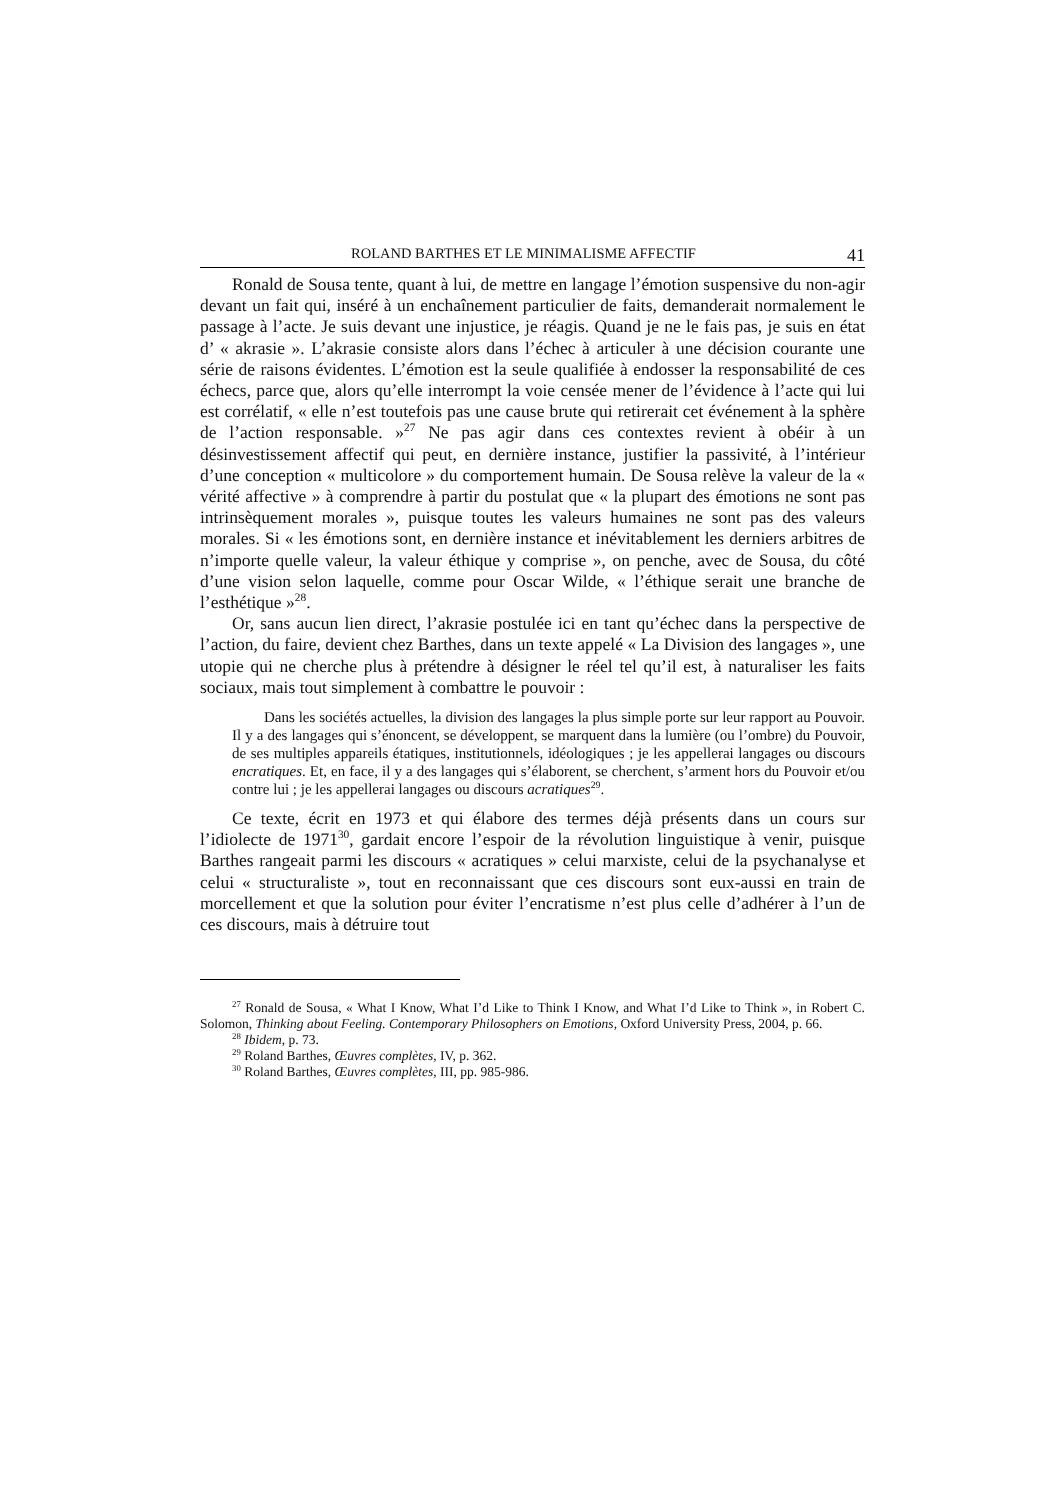ROLAND BARTHES ET LE MINIMALISME AFFECTIF 41
Ronald de Sousa tente, quant à lui, de mettre en langage l’émotion suspensive du non-agir devant un fait qui, inséré à un enchaînement particulier de faits, demanderait normalement le passage à l’acte. Je suis devant une injustice, je réagis. Quand je ne le fais pas, je suis en état d’ « akrasie ». L’akrasie consiste alors dans l’échec à articuler à une décision courante une série de raisons évidentes. L’émotion est la seule qualifiée à endosser la responsabilité de ces échecs, parce que, alors qu’elle interrompt la voie censée mener de l’évidence à l’acte qui lui est corrélatif, « elle n’est toutefois pas une cause brute qui retirerait cet événement à la sphère de l’action responsable. »<sup>27</sup> Ne pas agir dans ces contextes revient à obéir à un désinvestissement affectif qui peut, en dernière instance, justifier la passivité, à l’intérieur d’une conception « multicolore » du comportement humain. De Sousa relève la valeur de la « vérité affective » à comprendre à partir du postulat que « la plupart des émotions ne sont pas intrinsèquement morales », puisque toutes les valeurs humaines ne sont pas des valeurs morales. Si « les émotions sont, en dernière instance et inévitablement les derniers arbitres de n’importe quelle valeur, la valeur éthique y comprise », on penche, avec de Sousa, du côté d’une vision selon laquelle, comme pour Oscar Wilde, « l’éthique serait une branche de l’esthétique »<sup>28</sup>.
Or, sans aucun lien direct, l’akrasie postulée ici en tant qu’échec dans la perspective de l’action, du faire, devient chez Barthes, dans un texte appelé « La Division des langages », une utopie qui ne cherche plus à prétendre à désigner le réel tel qu’il est, à naturaliser les faits sociaux, mais tout simplement à combattre le pouvoir :
Dans les sociétés actuelles, la division des langages la plus simple porte sur leur rapport au Pouvoir. Il y a des langages qui s’énoncent, se développent, se marquent dans la lumière (ou l’ombre) du Pouvoir, de ses multiples appareils étatiques, institutionnels, idéologiques ; je les appellerai langages ou discours encratiques. Et, en face, il y a des langages qui s’élaborent, se cherchent, s’arment hors du Pouvoir et/ou contre lui ; je les appellerai langages ou discours acratiques<sup>29</sup>.
Ce texte, écrit en 1973 et qui élabore des termes déjà présents dans un cours sur l’idiolecte de 1971<sup>30</sup>, gardait encore l’espoir de la révolution linguistique à venir, puisque Barthes rangeait parmi les discours « acratiques » celui marxiste, celui de la psychanalyse et celui « structuraliste », tout en reconnaissant que ces discours sont eux-aussi en train de morcellement et que la solution pour éviter l’encratisme n’est plus celle d’adhérer à l’un de ces discours, mais à détruire tout
<sup>27</sup> Ronald de Sousa, « What I Know, What I’d Like to Think I Know, and What I’d Like to Think », in Robert C. Solomon, Thinking about Feeling. Contemporary Philosophers on Emotions, Oxford University Press, 2004, p. 66.
<sup>28</sup> Ibidem, p. 73.
<sup>29</sup> Roland Barthes, Œuvres complètes, IV, p. 362.
<sup>30</sup> Roland Barthes, Œuvres complètes, III, pp. 985-986.